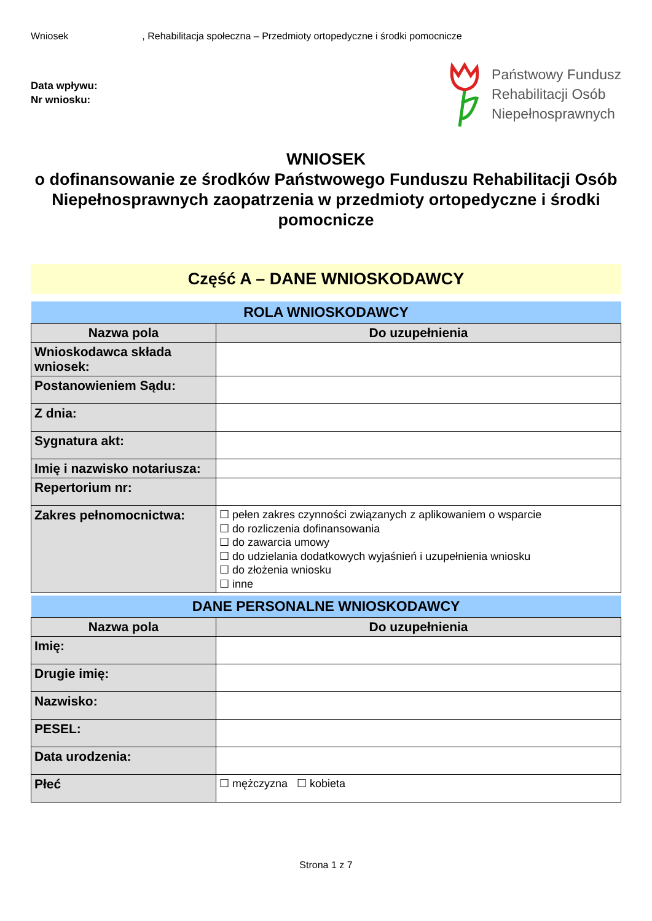Wniosek, Rehabilitacja społeczna – Przedmioty ortopedyczne i środki pomocnicze
Data wpływu:
Nr wniosku:
Państwowy Fundusz
Rehabilitacji Osób
Niepełnosprawnych
WNIOSEK
o dofinansowanie ze środków Państwowego Funduszu Rehabilitacji Osób Niepełnosprawnych zaopatrzenia w przedmioty ortopedyczne i środki pomocnicze
Część A – DANE WNIOSKODAWCY
| ROLA WNIOSKODAWCY | |
| --- | --- |
| Nazwa pola | Do uzupełnienia |
| Wnioskodawca składa wniosek: | |
| Postanowieniem Sądu: | |
| Z dnia: | |
| Sygnatura akt: | |
| Imię i nazwisko notariusza: | |
| Repertorium nr: | |
| Zakres pełnomocnictwa: | ☐ pełen zakres czynności związanych z aplikowaniem o wsparcie ☐ do rozliczenia dofinansowania ☐ do zawarcia umowy ☐ do udzielania dodatkowych wyjaśnień i uzupełnienia wniosku ☐ do złożenia wniosku ☐ inne |
| DANE PERSONALNE WNIOSKODAWCY | |
| --- | --- |
| Nazwa pola | Do uzupełnienia |
| Imię: | |
| Drugie imię: | |
| Nazwisko: | |
| PESEL: | |
| Data urodzenia: | |
| Płeć | ☐ mężczyzna ☐ kobieta |
Strona 1 z 7